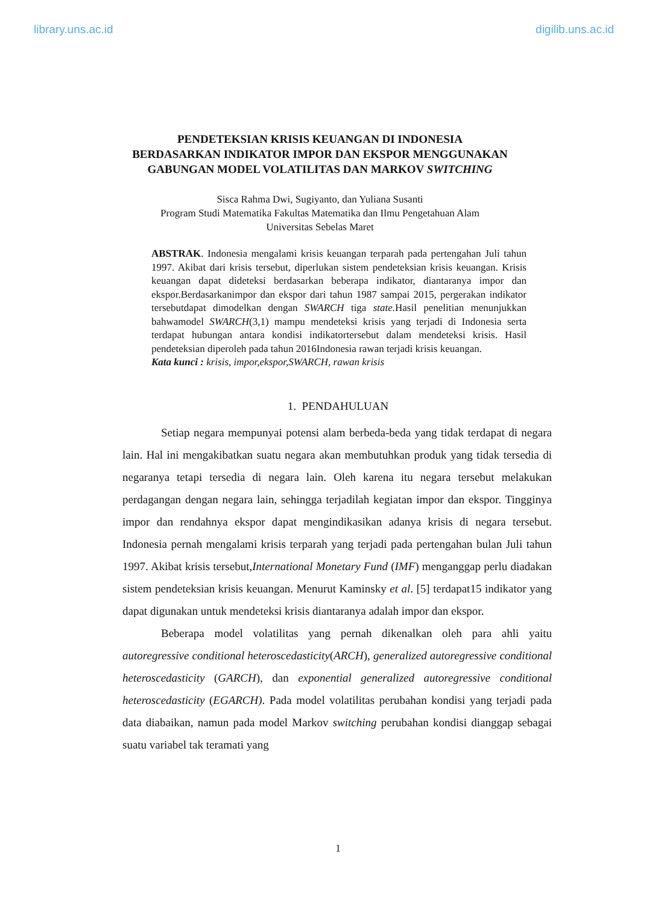library.uns.ac.id digilib.uns.ac.id
PENDETEKSIAN KRISIS KEUANGAN DI INDONESIA
BERDASARKAN INDIKATOR IMPOR DAN EKSPOR MENGGUNAKAN
GABUNGAN MODEL VOLATILITAS DAN MARKOV SWITCHING
Sisca Rahma Dwi, Sugiyanto, dan Yuliana Susanti
Program Studi Matematika Fakultas Matematika dan Ilmu Pengetahuan Alam
Universitas Sebelas Maret
ABSTRAK. Indonesia mengalami krisis keuangan terparah pada pertengahan Juli tahun 1997. Akibat dari krisis tersebut, diperlukan sistem pendeteksian krisis keuangan. Krisis keuangan dapat dideteksi berdasarkan beberapa indikator, diantaranya impor dan ekspor.Berdasarkanimpor dan ekspor dari tahun 1987 sampai 2015, pergerakan indikator tersebutdapat dimodelkan dengan SWARCH tiga state. Hasil penelitian menunjukkan bahwamodel SWARCH(3,1) mampu mendeteksi krisis yang terjadi di Indonesia serta terdapat hubungan antara kondisi indikatortersebut dalam mendeteksi krisis. Hasil pendeteksian diperoleh pada tahun 2016Indonesia rawan terjadi krisis keuangan.
Kata kunci : krisis, impor,ekspor,SWARCH, rawan krisis
1. PENDAHULUAN
Setiap negara mempunyai potensi alam berbeda-beda yang tidak terdapat di negara lain. Hal ini mengakibatkan suatu negara akan membutuhkan produk yang tidak tersedia di negaranya tetapi tersedia di negara lain. Oleh karena itu negara tersebut melakukan perdagangan dengan negara lain, sehingga terjadilah kegiatan impor dan ekspor. Tingginya impor dan rendahnya ekspor dapat mengindikasikan adanya krisis di negara tersebut. Indonesia pernah mengalami krisis terparah yang terjadi pada pertengahan bulan Juli tahun 1997. Akibat krisis tersebut,International Monetary Fund (IMF) menganggap perlu diadakan sistem pendeteksian krisis keuangan. Menurut Kaminsky et al. [5] terdapat15 indikator yang dapat digunakan untuk mendeteksi krisis diantaranya adalah impor dan ekspor.
Beberapa model volatilitas yang pernah dikenalkan oleh para ahli yaitu autoregressive conditional heteroscedasticity(ARCH), generalized autoregressive conditional heteroscedasticity (GARCH), dan exponential generalized autoregressive conditional heteroscedasticity (EGARCH). Pada model volatilitas perubahan kondisi yang terjadi pada data diabaikan, namun pada model Markov switching perubahan kondisi dianggap sebagai suatu variabel tak teramati yang
1